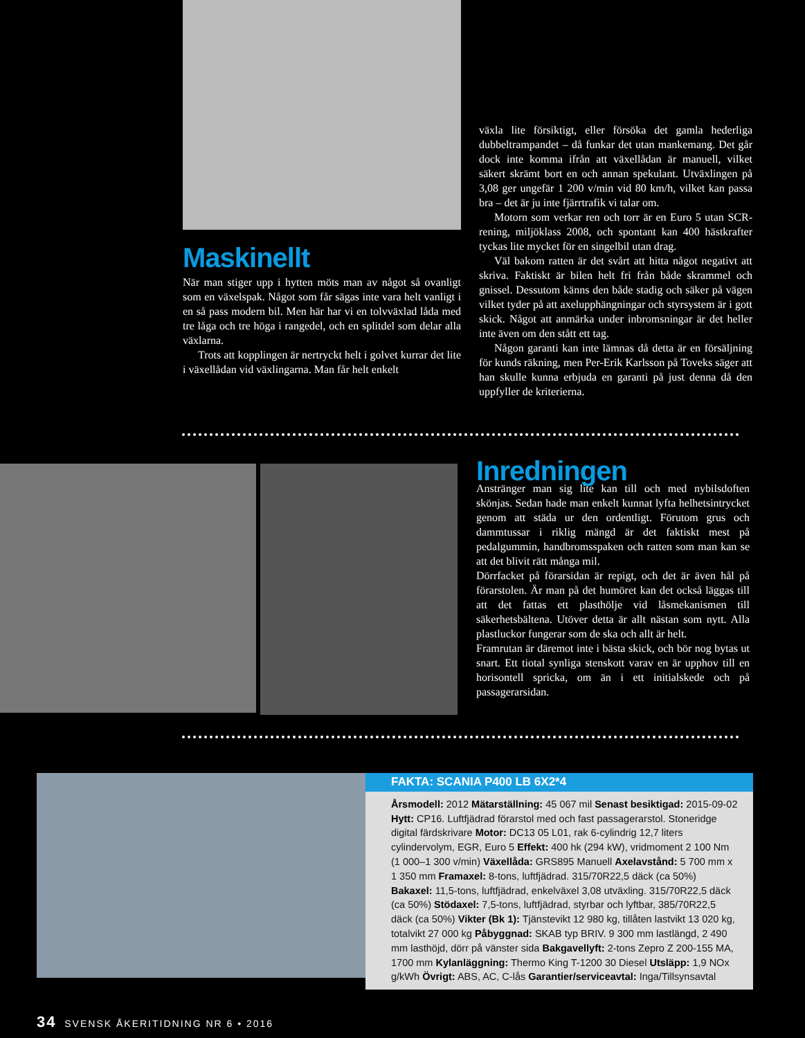Maskinellt
När man stiger upp i hytten möts man av något så ovanligt som en växelspak. Något som får sägas inte vara helt vanligt i en så pass modern bil. Men här har vi en tolvväxlad låda med tre låga och tre höga i rangedel, och en splitdel som delar alla växlarna.
Trots att kopplingen är nertryckt helt i golvet kurrar det lite i växellådan vid växlingarna. Man får helt enkelt
växla lite försiktigt, eller försöka det gamla hederliga dubbeltrampandet – då funkar det utan mankemang. Det går dock inte komma ifrån att växellådan är manuell, vilket säkert skrämt bort en och annan spekulant. Utväxlingen på 3,08 ger ungefär 1 200 v/min vid 80 km/h, vilket kan passa bra – det är ju inte fjärrtrafik vi talar om.
Motorn som verkar ren och torr är en Euro 5 utan SCR-rening, miljöklass 2008, och spontant kan 400 hästkrafter tyckas lite mycket för en singelbil utan drag.
Väl bakom ratten är det svårt att hitta något negativt att skriva. Faktiskt är bilen helt fri från både skrammel och gnissel. Dessutom känns den både stadig och säker på vägen vilket tyder på att axelupphängningar och styrsystem är i gott skick. Något att anmärka under inbromsningar är det heller inte även om den stått ett tag.
Någon garanti kan inte lämnas då detta är en försäljning för kunds räkning, men Per-Erik Karlsson på Toveks säger att han skulle kunna erbjuda en garanti på just denna då den uppfyller de kriterierna.
Inredningen
Anstränger man sig lite kan till och med nybilsdoften skönjas. Sedan hade man enkelt kunnat lyfta helhetsintrycket genom att städa ur den ordentligt. Förutom grus och dammtussar i riklig mängd är det faktiskt mest på pedalgummin, handbromsspaken och ratten som man kan se att det blivit rätt många mil.
Dörrfacket på förarsidan är repigt, och det är även hål på förarstolen. Är man på det humöret kan det också läggas till att det fattas ett plasthölje vid låsmekanismen till säkerhetsbältena. Utöver detta är allt nästan som nytt. Alla plastluckor fungerar som de ska och allt är helt.
Framrutan är däremot inte i bästa skick, och bör nog bytas ut snart. Ett tiotal synliga stenskott varav en är upphov till en horisontell spricka, om än i ett initialskede och på passagerarsidan.
FAKTA: SCANIA P400 LB 6X2*4
Årsmodell: 2012 Mätarställning: 45 067 mil Senast besiktigad: 2015-09-02 Hytt: CP16. Luftfjädrad förarstol med och fast passagerarstol. Stoneridge digital färdskrivare Motor: DC13 05 L01, rak 6-cylindrig 12,7 liters cylindervolym, EGR, Euro 5 Effekt: 400 hk (294 kW), vridmoment 2 100 Nm (1 000–1 300 v/min) Växellåda: GRS895 Manuell Axelavstånd: 5 700 mm x 1 350 mm Framaxel: 8-tons, luftfjädrad. 315/70R22,5 däck (ca 50%) Bakaxel: 11,5-tons, luftfjädrad, enkelväxel 3,08 utväxling. 315/70R22,5 däck (ca 50%) Stödaxel: 7,5-tons, luftfjädrad, styrbar och lyftbar, 385/70R22,5 däck (ca 50%) Vikter (Bk 1): Tjänstevikt 12 980 kg, tillåten lastvikt 13 020 kg, totalvikt 27 000 kg Påbyggnad: SKAB typ BRIV. 9 300 mm lastlängd, 2 490 mm lasthöjd, dörr på vänster sida Bakgavellyft: 2-tons Zepro Z 200-155 MA, 1700 mm Kylanläggning: Thermo King T-1200 30 Diesel Utsläpp: 1,9 NOx g/kWh Övrigt: ABS, AC, C-lås Garantier/serviceavtal: Inga/Tillsynsavtal
34 SVENSK ÅKERITIDNING NR 6 • 2016